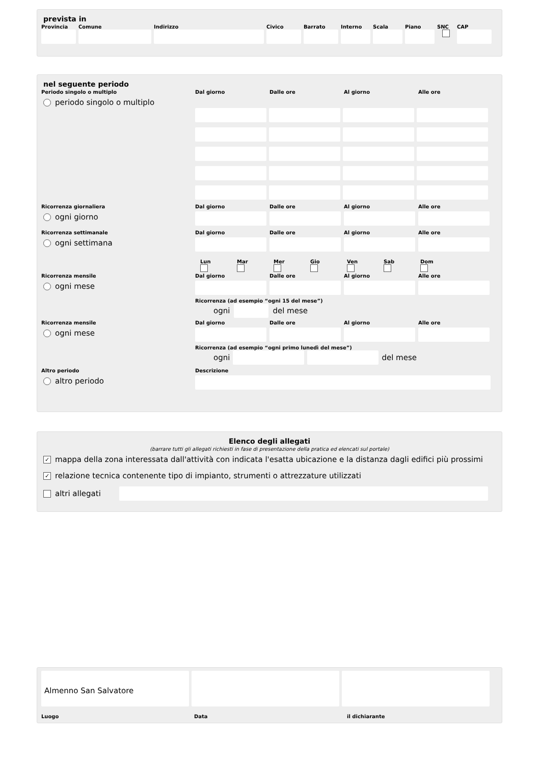prevista in
Provincia Comune Indirizzo Civico Barrato Interno Scala Piano SNC CAP
nel seguente periodo
Periodo singolo o multiplo
periodo singolo o multiplo
Dal giorno
Dalle ore
Al giorno
Alle ore
Ricorrenza giornaliera
ogni giorno
Dal giorno
Dalle ore
Al giorno
Alle ore
Ricorrenza settimanale
ogni settimana
Dal giorno
Dalle ore
Al giorno
Alle ore
Lun
Mar
Mer
Gio
Ven
Sab
Dom
Ricorrenza mensile
ogni mese
Dal giorno
Dalle ore
Al giorno
Alle ore
Ricorrenza (ad esempio “ogni 15 del mese”)
ogni
del mese
Ricorrenza mensile
ogni mese
Dal giorno
Dalle ore
Al giorno
Alle ore
Ricorrenza (ad esempio “ogni primo lunedì del mese”)
ogni
del mese
Altro periodo
altro periodo
Descrizione
Elenco degli allegati
(barrare tutti gli allegati richiesti in fase di presentazione della pratica ed elencati sul portale)
✓ mappa della zona interessata dall'attività con indicata l'esatta ubicazione e la distanza dagli edifici più prossimi
✓ relazione tecnica contenente tipo di impianto, strumenti o attrezzature utilizzati
altri allegati
Almenno San Salvatore
Luogo Data il dichiarante